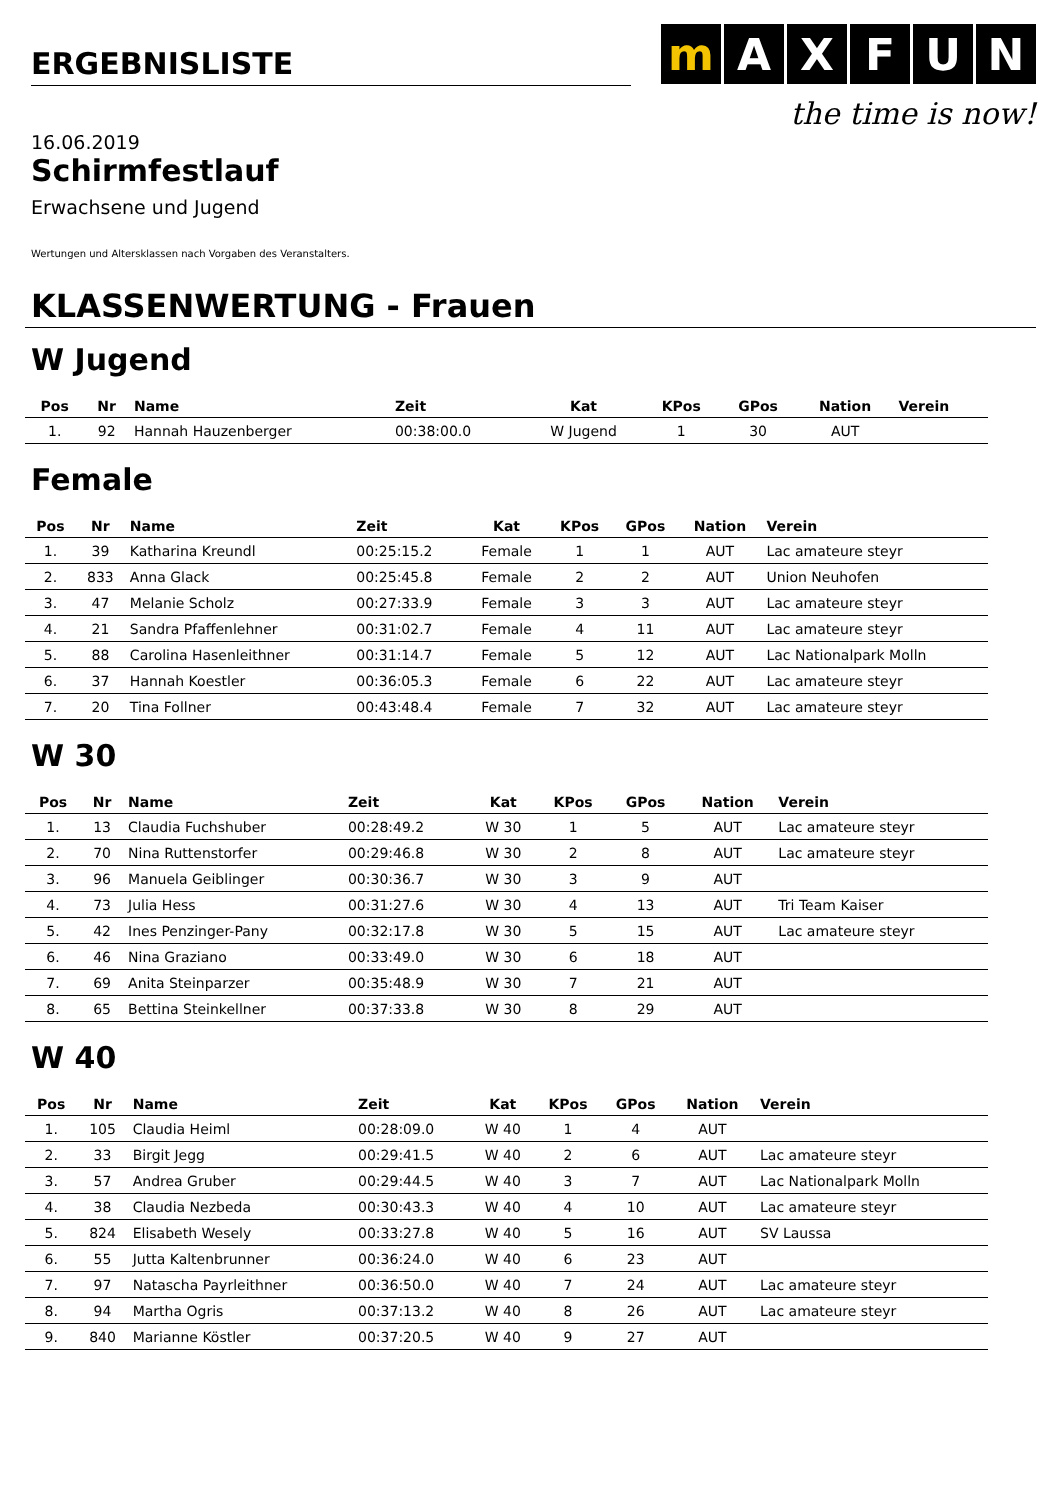ERGEBNISLISTE
m AXFUN
the time is now!
16.06.2019
Schirmfestlauf
Erwachsene und Jugend
Wertungen und Altersklassen nach Vorgaben des Veranstalters.
KLASSENWERTUNG - Frauen
W Jugend
| Pos | Nr | Name | Zeit | Kat | KPos | GPos | Nation | Verein |
| --- | --- | --- | --- | --- | --- | --- | --- | --- |
| 1. | 92 | Hannah Hauzenberger | 00:38:00.0 | W Jugend | 1 | 30 | AUT | |
Female
| Pos | Nr | Name | Zeit | Kat | KPos | GPos | Nation | Verein |
| --- | --- | --- | --- | --- | --- | --- | --- | --- |
| 1. | 39 | Katharina Kreundl | 00:25:15.2 | Female | 1 | 1 | AUT | Lac amateure steyr |
| 2. | 833 | Anna Glack | 00:25:45.8 | Female | 2 | 2 | AUT | Union Neuhofen |
| 3. | 47 | Melanie Scholz | 00:27:33.9 | Female | 3 | 3 | AUT | Lac amateure steyr |
| 4. | 21 | Sandra Pfaffenlehner | 00:31:02.7 | Female | 4 | 11 | AUT | Lac amateure steyr |
| 5. | 88 | Carolina Hasenleithner | 00:31:14.7 | Female | 5 | 12 | AUT | Lac Nationalpark Molln |
| 6. | 37 | Hannah Koestler | 00:36:05.3 | Female | 6 | 22 | AUT | Lac amateure steyr |
| 7. | 20 | Tina Follner | 00:43:48.4 | Female | 7 | 32 | AUT | Lac amateure steyr |
W 30
| Pos | Nr | Name | Zeit | Kat | KPos | GPos | Nation | Verein |
| --- | --- | --- | --- | --- | --- | --- | --- | --- |
| 1. | 13 | Claudia Fuchshuber | 00:28:49.2 | W 30 | 1 | 5 | AUT | Lac amateure steyr |
| 2. | 70 | Nina Ruttenstorfer | 00:29:46.8 | W 30 | 2 | 8 | AUT | Lac amateure steyr |
| 3. | 96 | Manuela Geiblinger | 00:30:36.7 | W 30 | 3 | 9 | AUT | |
| 4. | 73 | Julia Hess | 00:31:27.6 | W 30 | 4 | 13 | AUT | Tri Team Kaiser |
| 5. | 42 | Ines Penzinger-Pany | 00:32:17.8 | W 30 | 5 | 15 | AUT | Lac amateure steyr |
| 6. | 46 | Nina Graziano | 00:33:49.0 | W 30 | 6 | 18 | AUT | |
| 7. | 69 | Anita Steinparzer | 00:35:48.9 | W 30 | 7 | 21 | AUT | |
| 8. | 65 | Bettina Steinkellner | 00:37:33.8 | W 30 | 8 | 29 | AUT | |
W 40
| Pos | Nr | Name | Zeit | Kat | KPos | GPos | Nation | Verein |
| --- | --- | --- | --- | --- | --- | --- | --- | --- |
| 1. | 105 | Claudia Heiml | 00:28:09.0 | W 40 | 1 | 4 | AUT | |
| 2. | 33 | Birgit Jegg | 00:29:41.5 | W 40 | 2 | 6 | AUT | Lac amateure steyr |
| 3. | 57 | Andrea Gruber | 00:29:44.5 | W 40 | 3 | 7 | AUT | Lac Nationalpark Molln |
| 4. | 38 | Claudia Nezbeda | 00:30:43.3 | W 40 | 4 | 10 | AUT | Lac amateure steyr |
| 5. | 824 | Elisabeth Wesely | 00:33:27.8 | W 40 | 5 | 16 | AUT | SV Laussa |
| 6. | 55 | Jutta Kaltenbrunner | 00:36:24.0 | W 40 | 6 | 23 | AUT | |
| 7. | 97 | Natascha Payrleithner | 00:36:50.0 | W 40 | 7 | 24 | AUT | Lac amateure steyr |
| 8. | 94 | Martha Ogris | 00:37:13.2 | W 40 | 8 | 26 | AUT | Lac amateure steyr |
| 9. | 840 | Marianne Köstler | 00:37:20.5 | W 40 | 9 | 27 | AUT | |